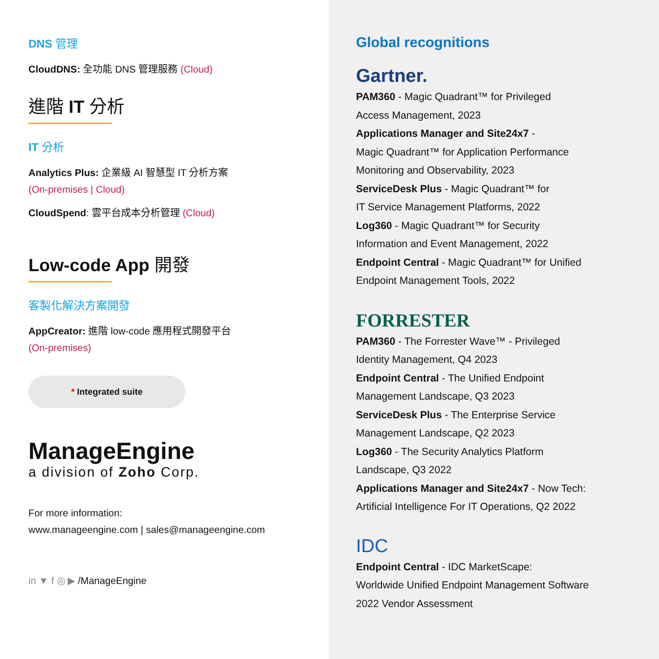DNS 管理
CloudDNS: 全功能 DNS 管理服務 (Cloud)
進階 IT 分析
IT 分析
Analytics Plus: 企業級 AI 智慧型 IT 分析方案
(On-premises | Cloud)
CloudSpend: 雲平台成本分析管理 (Cloud)
Low-code App 開發
客製化解決方案開發
AppCreator: 進階 low-code 應用程式開發平台
(On-premises)
* Integrated suite
ManageEngine
a division of Zoho Corp.
For more information:
www.manageengine.com | sales@manageengine.com
in ▼ f ◎ ▶ /ManageEngine
Global recognitions
Gartner.
PAM360 - Magic Quadrant™ for Privileged
Access Management, 2023
Applications Manager and Site24x7 -
Magic Quadrant™ for Application Performance
Monitoring and Observability, 2023
ServiceDesk Plus - Magic Quadrant™ for
IT Service Management Platforms, 2022
Log360 - Magic Quadrant™ for Security
Information and Event Management, 2022
Endpoint Central - Magic Quadrant™ for Unified
Endpoint Management Tools, 2022
FORRESTER
PAM360 - The Forrester Wave™ - Privileged
Identity Management, Q4 2023
Endpoint Central - The Unified Endpoint
Management Landscape, Q3 2023
ServiceDesk Plus - The Enterprise Service
Management Landscape, Q2 2023
Log360 - The Security Analytics Platform
Landscape, Q3 2022
Applications Manager and Site24x7 - Now Tech:
Artificial Intelligence For IT Operations, Q2 2022
IDC
Endpoint Central - IDC MarketScape:
Worldwide Unified Endpoint Management Software
2022 Vendor Assessment